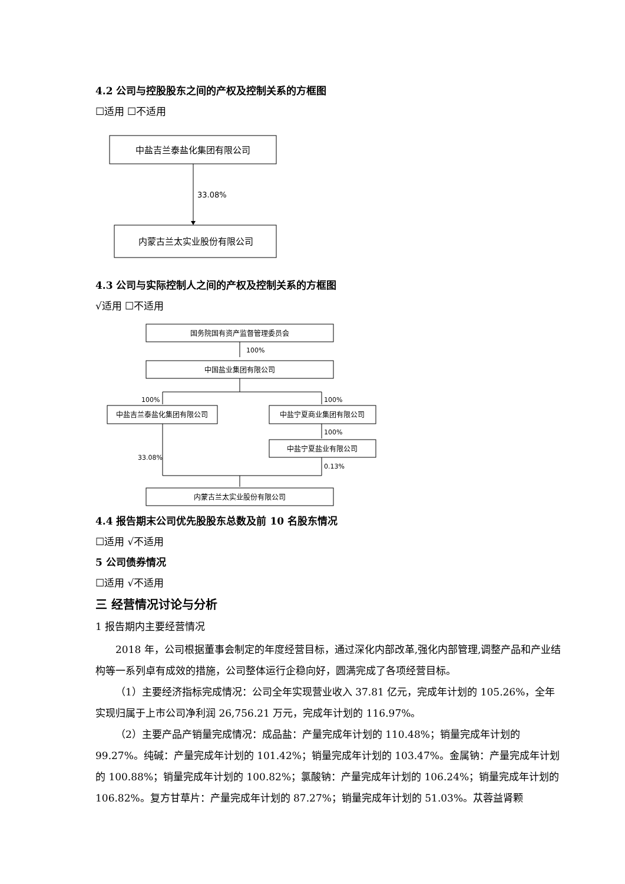4.2 公司与控股股东之间的产权及控制关系的方框图
☐适用 ☐不适用
中盐吉兰泰盐化集团有限公司
33.08%
内蒙古兰太实业股份有限公司
4.3 公司与实际控制人之间的产权及控制关系的方框图
√适用 ☐不适用
国务院国有资产监督管理委员会
100%
中国盐业集团有限公司
100%
100%
中盐吉兰泰盐化集团有限公司
中盐宁夏商业集团有限公司
100%
中盐宁夏盐业有限公司
33.08%
0.13%
内蒙古兰太实业股份有限公司
4.4 报告期末公司优先股股东总数及前 10 名股东情况
☐适用 √不适用
5 公司债券情况
☐适用 √不适用
三 经营情况讨论与分析
1 报告期内主要经营情况
2018 年，公司根据董事会制定的年度经营目标，通过深化内部改革,强化内部管理,调整产品和产业结构等一系列卓有成效的措施，公司整体运行企稳向好，圆满完成了各项经营目标。
（1）主要经济指标完成情况：公司全年实现营业收入 37.81 亿元，完成年计划的 105.26%，全年实现归属于上市公司净利润 26,756.21 万元，完成年计划的 116.97%。
（2）主要产品产销量完成情况：成品盐：产量完成年计划的 110.48%；销量完成年计划的 99.27%。纯碱：产量完成年计划的 101.42%；销量完成年计划的 103.47%。金属钠：产量完成年计划的 100.88%；销量完成年计划的 100.82%；氯酸钠：产量完成年计划的 106.24%；销量完成年计划的 106.82%。复方甘草片：产量完成年计划的 87.27%；销量完成年计划的 51.03%。苁蓉益肾颗